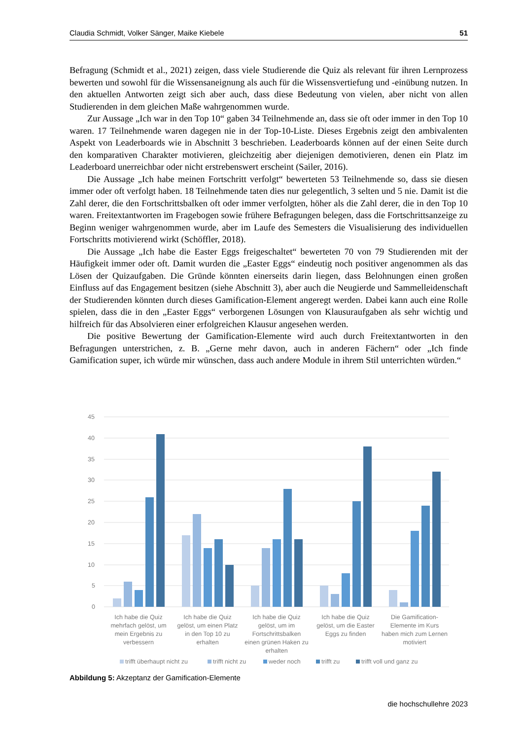Claudia Schmidt, Volker Sänger, Maike Kiebele 51
Befragung (Schmidt et al., 2021) zeigen, dass viele Studierende die Quiz als relevant für ihren Lernprozess bewerten und sowohl für die Wissensaneignung als auch für die Wissensvertiefung und -einübung nutzen. In den aktuellen Antworten zeigt sich aber auch, dass diese Bedeutung von vielen, aber nicht von allen Studierenden in dem gleichen Maße wahrgenommen wurde.
Zur Aussage „Ich war in den Top 10“ gaben 34 Teilnehmende an, dass sie oft oder immer in den Top 10 waren. 17 Teilnehmende waren dagegen nie in der Top-10-Liste. Dieses Ergebnis zeigt den ambivalenten Aspekt von Leaderboards wie in Abschnitt 3 beschrieben. Leaderboards können auf der einen Seite durch den komparativen Charakter motivieren, gleichzeitig aber diejenigen demotivieren, denen ein Platz im Leaderboard unerreichbar oder nicht erstrebenswert erscheint (Sailer, 2016).
Die Aussage „Ich habe meinen Fortschritt verfolgt“ bewerteten 53 Teilnehmende so, dass sie diesen immer oder oft verfolgt haben. 18 Teilnehmende taten dies nur gelegentlich, 3 selten und 5 nie. Damit ist die Zahl derer, die den Fortschrittsbalken oft oder immer verfolgten, höher als die Zahl derer, die in den Top 10 waren. Freitextantworten im Fragebogen sowie frühere Befragungen belegen, dass die Fortschrittsanzeige zu Beginn weniger wahrgenommen wurde, aber im Laufe des Semesters die Visualisierung des individuellen Fortschritts motivierend wirkt (Schöffler, 2018).
Die Aussage „Ich habe die Easter Eggs freigeschaltet“ bewerteten 70 von 79 Studierenden mit der Häufigkeit immer oder oft. Damit wurden die „Easter Eggs“ eindeutig noch positiver angenommen als das Lösen der Quizaufgaben. Die Gründe könnten einerseits darin liegen, dass Belohnungen einen großen Einfluss auf das Engagement besitzen (siehe Abschnitt 3), aber auch die Neugierde und Sammelleidenschaft der Studierenden könnten durch dieses Gamification-Element angeregt werden. Dabei kann auch eine Rolle spielen, dass die in den „Easter Eggs“ verborgenen Lösungen von Klausuraufgaben als sehr wichtig und hilfreich für das Absolvieren einer erfolgreichen Klausur angesehen werden.
Die positive Bewertung der Gamification-Elemente wird auch durch Freitextantworten in den Befragungen unterstrichen, z. B. „Gerne mehr davon, auch in anderen Fächern“ oder „Ich finde Gamification super, ich würde mir wünschen, dass auch andere Module in ihrem Stil unterrichten würden.“
45
40
35
30
25
20
15
10
5
0
Ich habe die Quiz
mehrfach gelöst, um
mein Ergebnis zu
verbessern
Ich habe die Quiz
gelöst, um einen Platz
in den Top 10 zu
erhalten
Ich habe die Quiz
gelöst, um im
Fortschrittsbalken
einen grünen Haken zu
erhalten
Ich habe die Quiz
gelöst, um die Easter
Eggs zu finden
Die Gamification-
Elemente im Kurs
haben mich zum Lernen
motiviert
trifft überhaupt nicht zu
trifft nicht zu
weder noch
trifft zu
trifft voll und ganz zu
Abbildung 5: Akzeptanz der Gamification-Elemente
die hochschullehre 2023